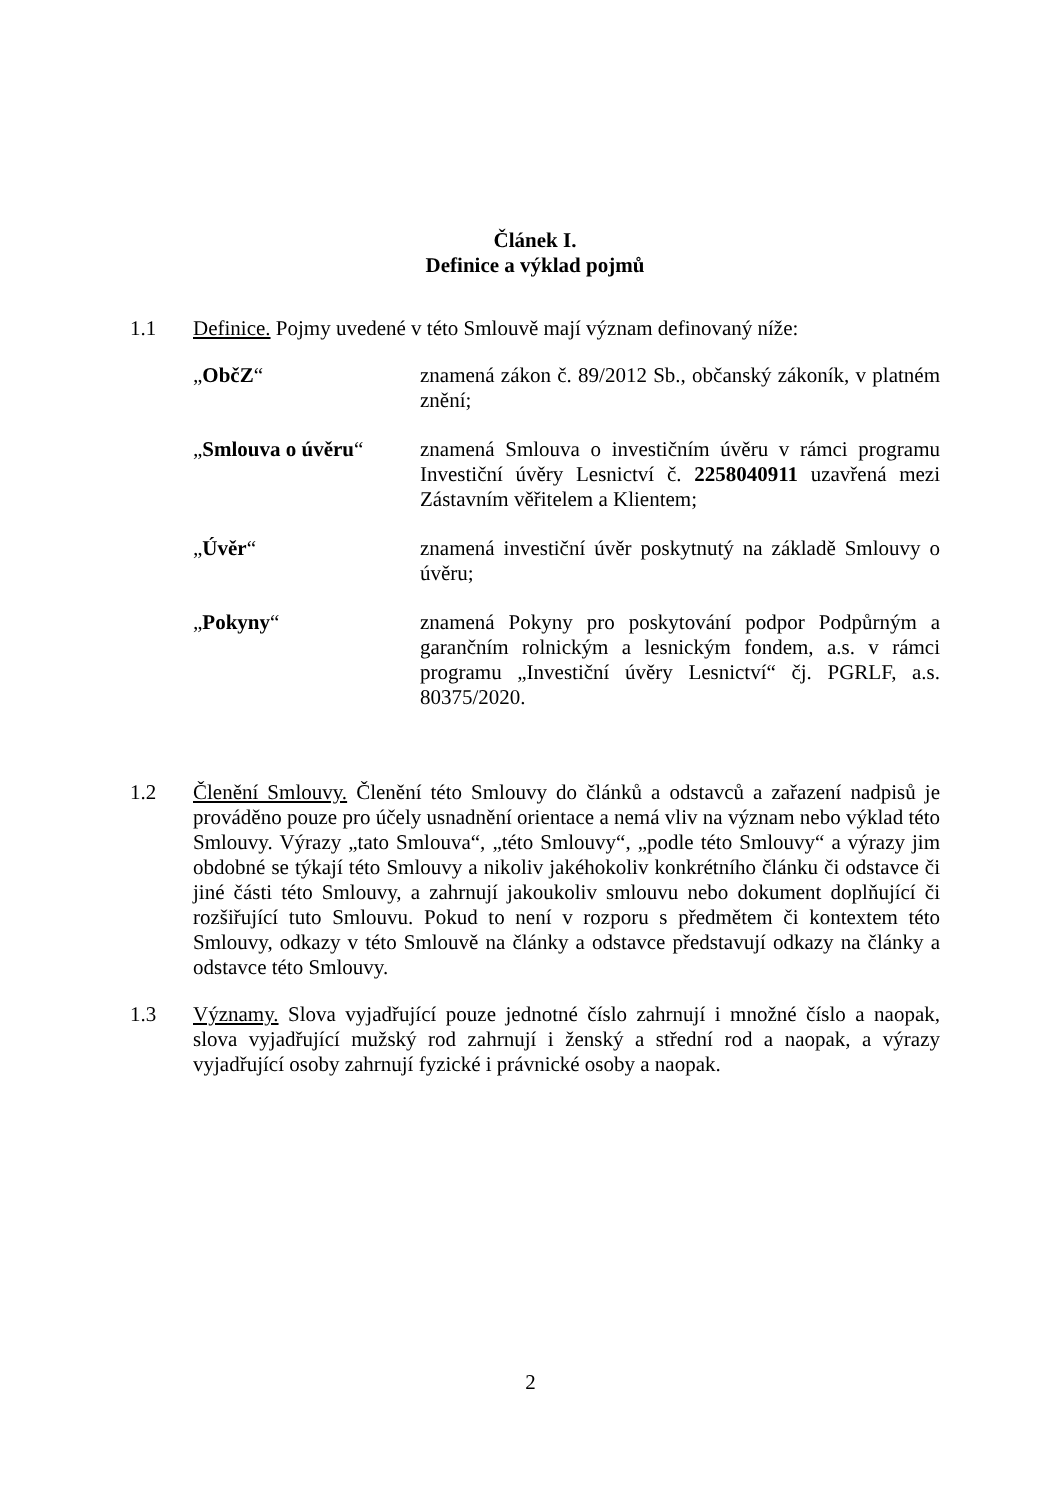Článek I.
Definice a výklad pojmů
1.1 Definice. Pojmy uvedené v této Smlouvě mají význam definovaný níže:
„ObčZ“ znamená zákon č. 89/2012 Sb., občanský zákoník, v platném znění;
„Smlouva o úvěru“ znamená Smlouva o investičním úvěru v rámci programu Investiční úvěry Lesnictví č. 2258040911 uzavřená mezi Zástavním věřitelem a Klientem;
„Úvěr“ znamená investiční úvěr poskytnutý na základě Smlouvy o úvěru;
„Pokyny“ znamená Pokyny pro poskytování podpor Podpůrným a garančním rolnickým a lesnickým fondem, a.s. v rámci programu „Investiční úvěry Lesnictví“ čj. PGRLF, a.s. 80375/2020.
1.2 Členění Smlouvy. Členění této Smlouvy do článků a odstavců a zařazení nadpisů je prováděno pouze pro účely usnadnění orientace a nemá vliv na význam nebo výklad této Smlouvy. Výrazy „tato Smlouva“, „této Smlouvy“, „podle této Smlouvy“ a výrazy jim obdobné se týkají této Smlouvy a nikoliv jakéhokoliv konkrétního článku či odstavce či jiné části této Smlouvy, a zahrnují jakoukoliv smlouvu nebo dokument doplňující či rozšiřující tuto Smlouvu. Pokud to není v rozporu s předmětem či kontextem této Smlouvy, odkazy v této Smlouvě na články a odstavce představují odkazy na články a odstavce této Smlouvy.
1.3 Významy. Slova vyjadřující pouze jednotné číslo zahrnují i množné číslo a naopak, slova vyjadřující mužský rod zahrnují i ženský a střední rod a naopak, a výrazy vyjadřující osoby zahrnují fyzické i právnické osoby a naopak.
2